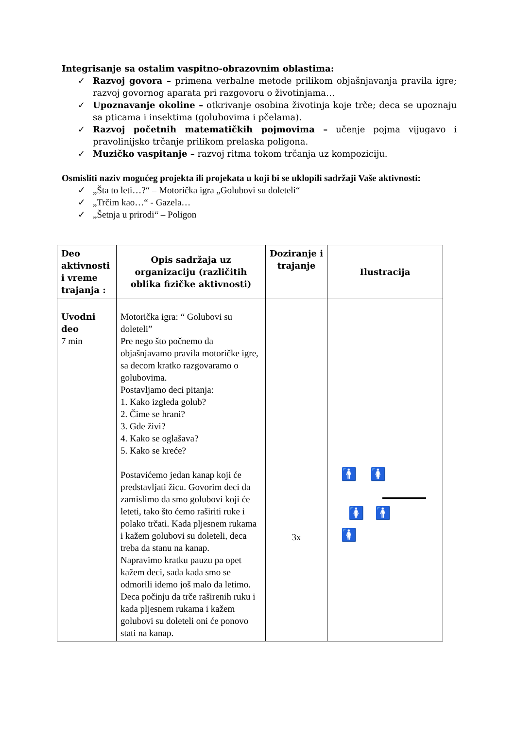Integrisanje sa ostalim vaspitno-obrazovnim oblastima:
✓ Razvoj govora – primena verbalne metode prilikom objašnjavanja pravila igre; razvoj govornog aparata pri razgovoru o životinjama…
✓ Upoznavanje okoline – otkrivanje osobina životinja koje trče; deca se upoznaju sa pticama i insektima (golubovima i pčelama).
✓ Razvoj početnih matematičkih pojmovima – učenje pojma vijugavo i pravolinijsko trčanje prilikom prelaska poligona.
✓ Muzičko vaspitanje – razvoj ritma tokom trčanja uz kompoziciju.
Osmisliti naziv mogućeg projekta ili projekata u koji bi se uklopili sadržaji Vaše aktivnosti:
✓ „Šta to leti…?“ – Motorička igra „Golubovi su doleteli“
✓ „Trčim kao…“ - Gazela…
✓ „Šetnja u prirodi“ – Poligon
| Deo aktivnosti i vreme trajanja : | Opis sadržaja uz organizaciju (različitih oblika fizičke aktivnosti) | Doziranje i trajanje | Ilustracija |
| --- | --- | --- | --- |
| Uvodni deo 7 min | Motorička igra: “ Golubovi su doleteli” Pre nego što počnemo da objašnjavamo pravila motoričke igre, sa decom kratko razgovaramo o golubovima. Postavljamo deci pitanja: 1. Kako izgleda golub? 2. Čime se hrani? 3. Gde živi? 4. Kako se oglašava? 5. Kako se kreće? Postavićemo jedan kanap koji će predstavljati žicu. Govorim deci da zamislimo da smo golubovi koji će leteti, tako što ćemo raširiti ruke i polako trčati. Kada pljesnem rukama i kažem golubovi su doleteli, deca treba da stanu na kanap. Napravimo kratku pauzu pa opet kažem deci, sada kada smo se odmorili idemo još malo da letimo. Deca počinju da trče raširenih ruku i kada pljesnem rukama i kažem golubovi su doleteli oni će ponovo stati na kanap. | 3x | 🚹 🚺 🚺 🚹 🚺 |